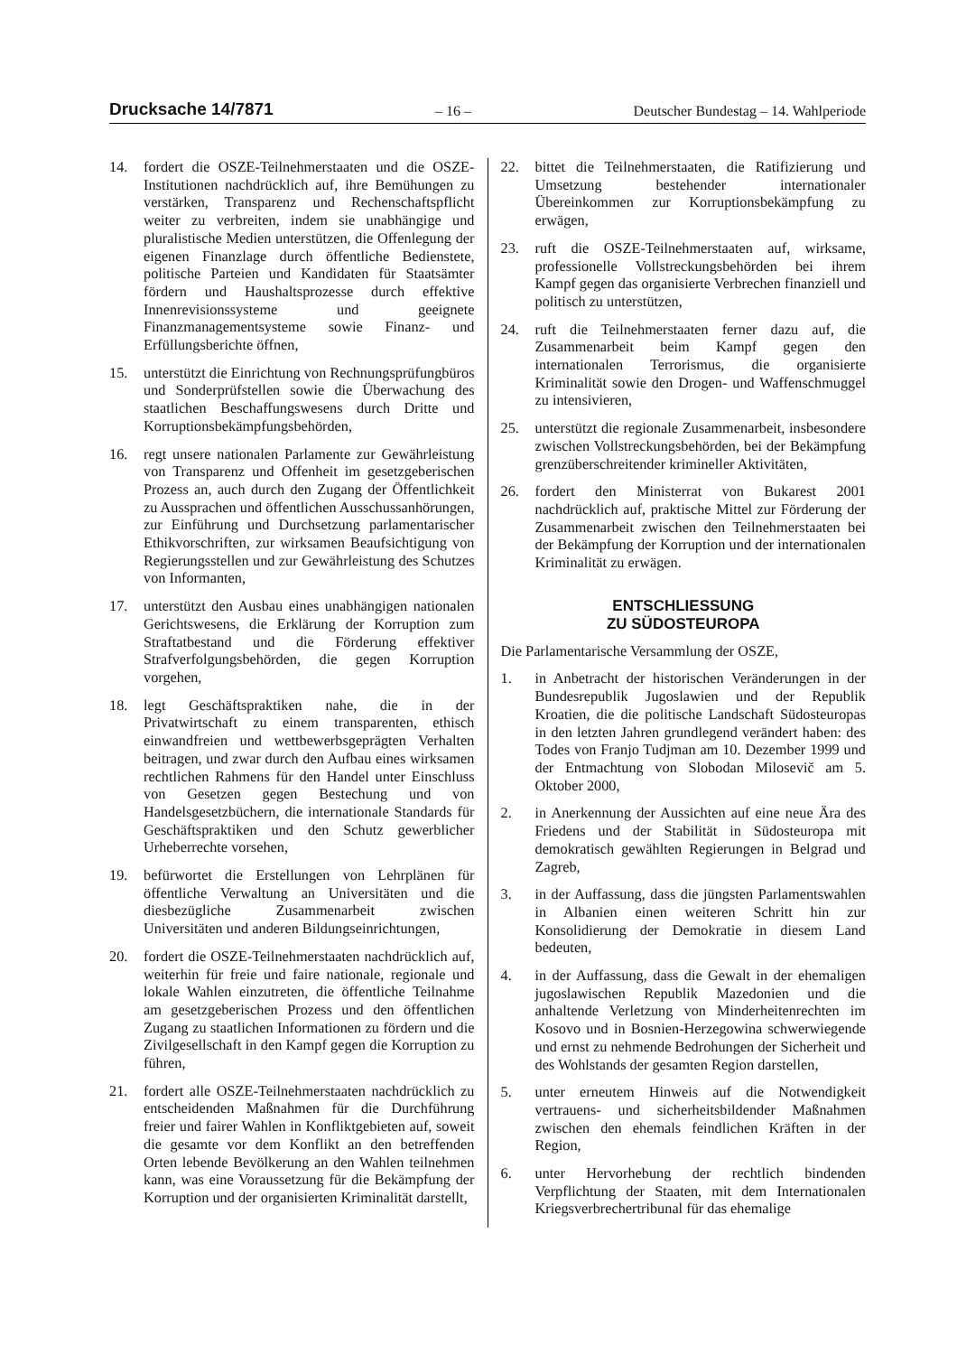Drucksache 14/7871 – 16 – Deutscher Bundestag – 14. Wahlperiode
14. fordert die OSZE-Teilnehmerstaaten und die OSZE-Institutionen nachdrücklich auf, ihre Bemühungen zu verstärken, Transparenz und Rechenschaftspflicht weiter zu verbreiten, indem sie unabhängige und pluralistische Medien unterstützen, die Offenlegung der eigenen Finanzlage durch öffentliche Bedienstete, politische Parteien und Kandidaten für Staatsämter fördern und Haushaltsprozesse durch effektive Innenrevisionssysteme und geeignete Finanzmanagementsysteme sowie Finanz- und Erfüllungsberichte öffnen,
15. unterstützt die Einrichtung von Rechnungsprüfungbüros und Sonderprüfstellen sowie die Überwachung des staatlichen Beschaffungswesens durch Dritte und Korruptionsbekämpfungsbehörden,
16. regt unsere nationalen Parlamente zur Gewährleistung von Transparenz und Offenheit im gesetzgeberischen Prozess an, auch durch den Zugang der Öffentlichkeit zu Aussprachen und öffentlichen Ausschussanhörungen, zur Einführung und Durchsetzung parlamentarischer Ethikvorschriften, zur wirksamen Beaufsichtigung von Regierungsstellen und zur Gewährleistung des Schutzes von Informanten,
17. unterstützt den Ausbau eines unabhängigen nationalen Gerichtswesens, die Erklärung der Korruption zum Straftatbestand und die Förderung effektiver Strafverfolgungsbehörden, die gegen Korruption vorgehen,
18. legt Geschäftspraktiken nahe, die in der Privatwirtschaft zu einem transparenten, ethisch einwandfreien und wettbewerbsgeprägten Verhalten beitragen, und zwar durch den Aufbau eines wirksamen rechtlichen Rahmens für den Handel unter Einschluss von Gesetzen gegen Bestechung und von Handelsgesetzbüchern, die internationale Standards für Geschäftspraktiken und den Schutz gewerblicher Urheberrechte vorsehen,
19. befürwortet die Erstellungen von Lehrplänen für öffentliche Verwaltung an Universitäten und die diesbezügliche Zusammenarbeit zwischen Universitäten und anderen Bildungseinrichtungen,
20. fordert die OSZE-Teilnehmerstaaten nachdrücklich auf, weiterhin für freie und faire nationale, regionale und lokale Wahlen einzutreten, die öffentliche Teilnahme am gesetzgeberischen Prozess und den öffentlichen Zugang zu staatlichen Informationen zu fördern und die Zivilgesellschaft in den Kampf gegen die Korruption zu führen,
21. fordert alle OSZE-Teilnehmerstaaten nachdrücklich zu entscheidenden Maßnahmen für die Durchführung freier und fairer Wahlen in Konfliktgebieten auf, soweit die gesamte vor dem Konflikt an den betreffenden Orten lebende Bevölkerung an den Wahlen teilnehmen kann, was eine Voraussetzung für die Bekämpfung der Korruption und der organisierten Kriminalität darstellt,
22. bittet die Teilnehmerstaaten, die Ratifizierung und Umsetzung bestehender internationaler Übereinkommen zur Korruptionsbekämpfung zu erwägen,
23. ruft die OSZE-Teilnehmerstaaten auf, wirksame, professionelle Vollstreckungsbehörden bei ihrem Kampf gegen das organisierte Verbrechen finanziell und politisch zu unterstützen,
24. ruft die Teilnehmerstaaten ferner dazu auf, die Zusammenarbeit beim Kampf gegen den internationalen Terrorismus, die organisierte Kriminalität sowie den Drogen- und Waffenschmuggel zu intensivieren,
25. unterstützt die regionale Zusammenarbeit, insbesondere zwischen Vollstreckungsbehörden, bei der Bekämpfung grenzüberschreitender krimineller Aktivitäten,
26. fordert den Ministerrat von Bukarest 2001 nachdrücklich auf, praktische Mittel zur Förderung der Zusammenarbeit zwischen den Teilnehmerstaaten bei der Bekämpfung der Korruption und der internationalen Kriminalität zu erwägen.
ENTSCHLIESSUNG
ZU SÜDOSTEUROPA
Die Parlamentarische Versammlung der OSZE,
1. in Anbetracht der historischen Veränderungen in der Bundesrepublik Jugoslawien und der Republik Kroatien, die die politische Landschaft Südosteuropas in den letzten Jahren grundlegend verändert haben: des Todes von Franjo Tudjman am 10. Dezember 1999 und der Entmachtung von Slobodan Milosevič am 5. Oktober 2000,
2. in Anerkennung der Aussichten auf eine neue Ära des Friedens und der Stabilität in Südosteuropa mit demokratisch gewählten Regierungen in Belgrad und Zagreb,
3. in der Auffassung, dass die jüngsten Parlamentswahlen in Albanien einen weiteren Schritt hin zur Konsolidierung der Demokratie in diesem Land bedeuten,
4. in der Auffassung, dass die Gewalt in der ehemaligen jugoslawischen Republik Mazedonien und die anhaltende Verletzung von Minderheitenrechten im Kosovo und in Bosnien-Herzegowina schwerwiegende und ernst zu nehmende Bedrohungen der Sicherheit und des Wohlstands der gesamten Region darstellen,
5. unter erneutem Hinweis auf die Notwendigkeit vertrauens- und sicherheitsbildender Maßnahmen zwischen den ehemals feindlichen Kräften in der Region,
6. unter Hervorhebung der rechtlich bindenden Verpflichtung der Staaten, mit dem Internationalen Kriegsverbrechertribunal für das ehemalige